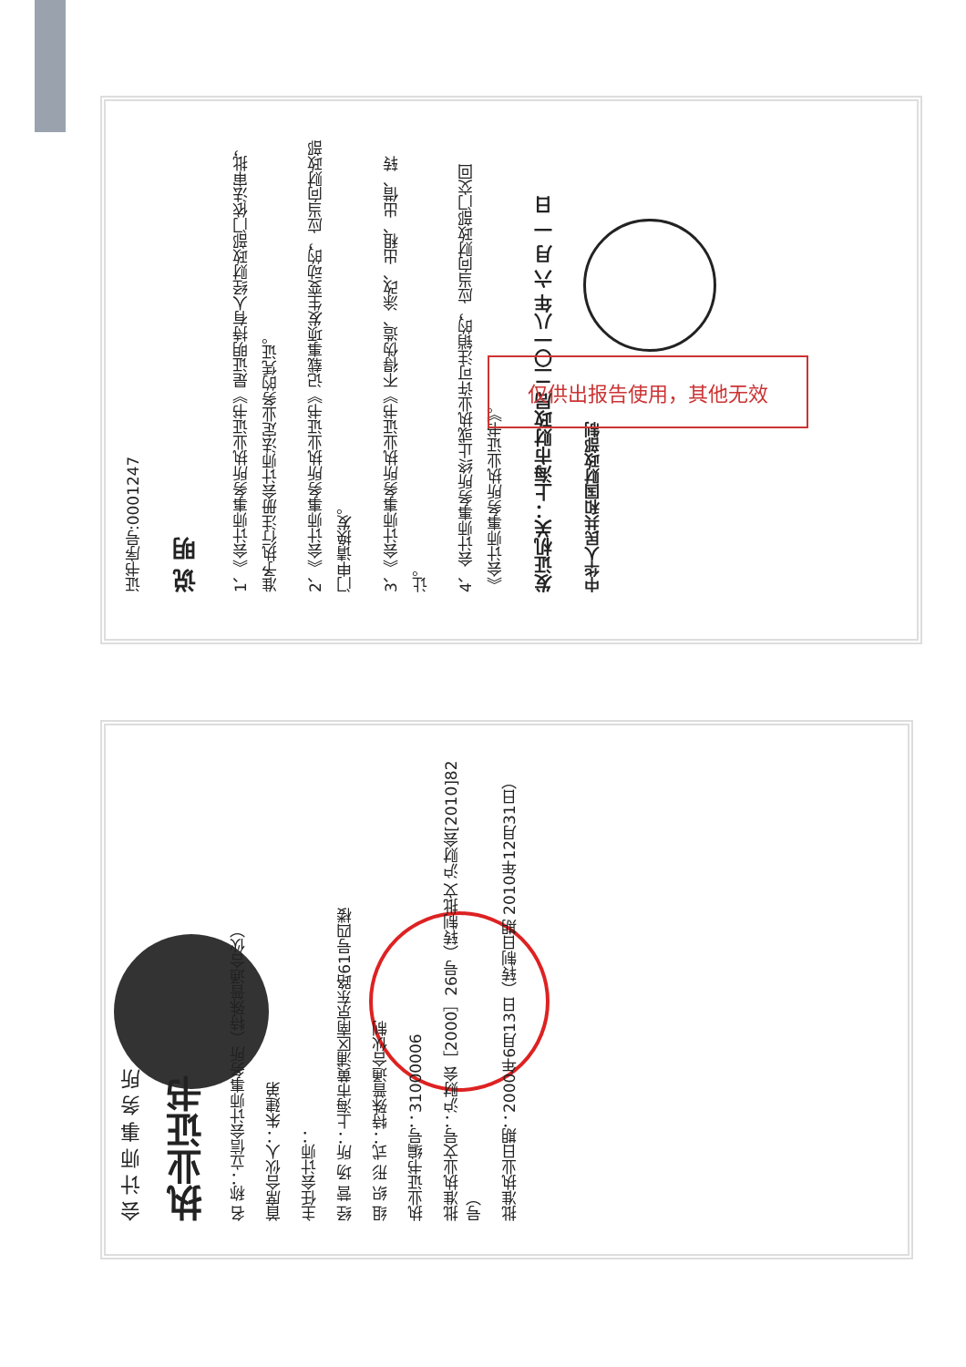证书序号:0001247
说 明
1、《会计师事务所执业证书》是证明持有人经财政部门依法审批，准予执行注册会计师法定业务的凭证。
2、《会计师事务所执业证书》记载事项发生变动的，应当向财政部门申请换发。
3、《会计师事务所执业证书》不得伪造、涂改、出租、出借、转让。
4、会计师事务所终止或执业许可注销的，应当向财政部门交回《会计师事务所执业证书》。
发证机关：上海市财政局 二〇一八年 六 月 一 日
中华人民共和国财政部制
仅供出报告使用，其他无效
会 计 师 事 务 所
执业证书
名 称：立信会计师事务所（特殊普通合伙）
首席合伙人：朱建弟
主任会计师：
经 营 场 所：上海市黄浦区南京东路61号四楼
组 织 形 式：特殊普通合伙制
执业证书编号：31000006
批准执业文号：沪财会［2000］26号（转制批文 沪财会[2010]82号）
批准执业日期：2000年6月13日（转制日期 2010年12月31日）